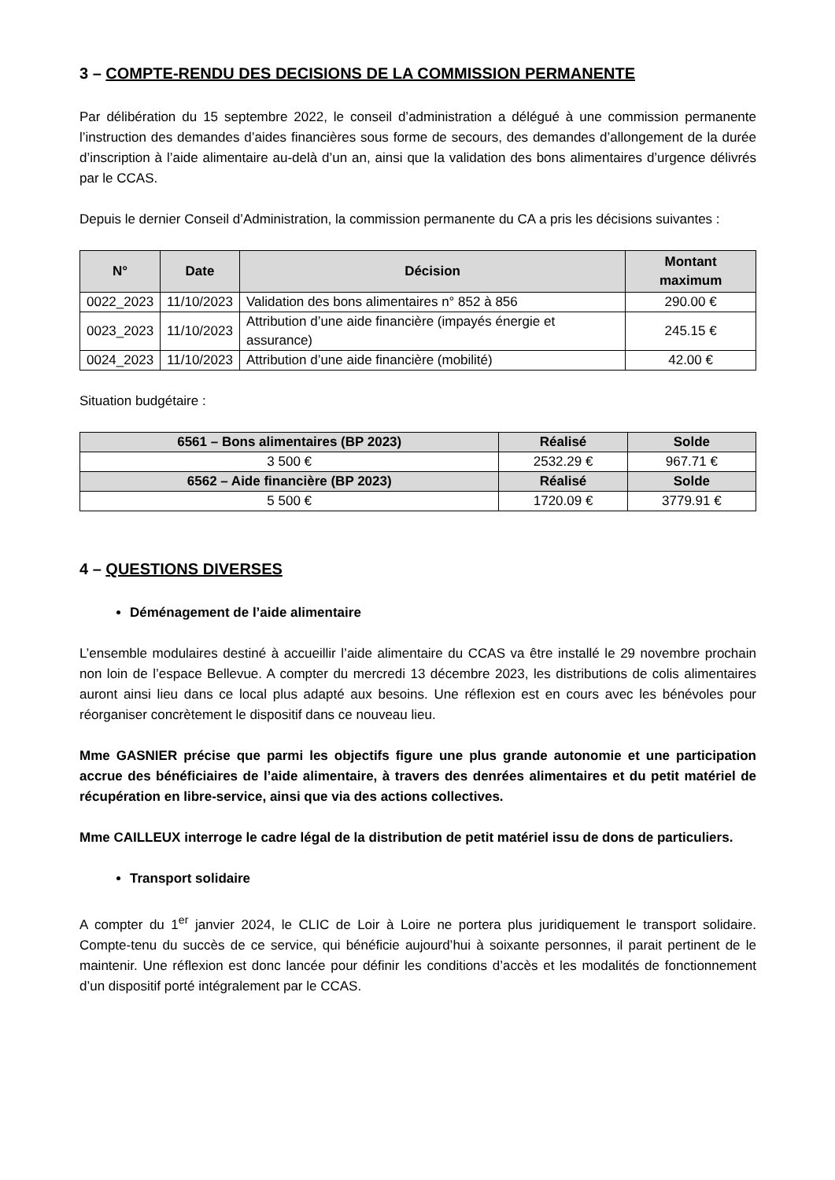3 – COMPTE-RENDU DES DECISIONS DE LA COMMISSION PERMANENTE
Par délibération du 15 septembre 2022, le conseil d’administration a délégué à une commission permanente l’instruction des demandes d’aides financières sous forme de secours, des demandes d’allongement de la durée d’inscription à l’aide alimentaire au-delà d’un an, ainsi que la validation des bons alimentaires d’urgence délivrés par le CCAS.
Depuis le dernier Conseil d’Administration, la commission permanente du CA a pris les décisions suivantes :
| N° | Date | Décision | Montant maximum |
| --- | --- | --- | --- |
| 0022_2023 | 11/10/2023 | Validation des bons alimentaires n° 852 à 856 | 290.00 € |
| 0023_2023 | 11/10/2023 | Attribution d’une aide financière (impayés énergie et assurance) | 245.15 € |
| 0024_2023 | 11/10/2023 | Attribution d’une aide financière (mobilité) | 42.00 € |
Situation budgétaire :
| 6561 – Bons alimentaires (BP 2023) | Réalisé | Solde |
| --- | --- | --- |
| 3 500 € | 2532.29 € | 967.71 € |
| 6562 – Aide financière (BP 2023) | Réalisé | Solde |
| 5 500 € | 1720.09 € | 3779.91 € |
4 – QUESTIONS DIVERSES
Déménagement de l’aide alimentaire
L’ensemble modulaires destiné à accueillir l’aide alimentaire du CCAS va être installé le 29 novembre prochain non loin de l’espace Bellevue. A compter du mercredi 13 décembre 2023, les distributions de colis alimentaires auront ainsi lieu dans ce local plus adapté aux besoins. Une réflexion est en cours avec les bénévoles pour réorganiser concrètement le dispositif dans ce nouveau lieu.
Mme GASNIER précise que parmi les objectifs figure une plus grande autonomie et une participation accrue des bénéficiaires de l’aide alimentaire, à travers des denrées alimentaires et du petit matériel de récupération en libre-service, ainsi que via des actions collectives.
Mme CAILLEUX interroge le cadre légal de la distribution de petit matériel issu de dons de particuliers.
Transport solidaire
A compter du 1<sup>er</sup> janvier 2024, le CLIC de Loir à Loire ne portera plus juridiquement le transport solidaire. Compte-tenu du succès de ce service, qui bénéficie aujourd’hui à soixante personnes, il parait pertinent de le maintenir. Une réflexion est donc lancée pour définir les conditions d’accès et les modalités de fonctionnement d’un dispositif porté intégralement par le CCAS.